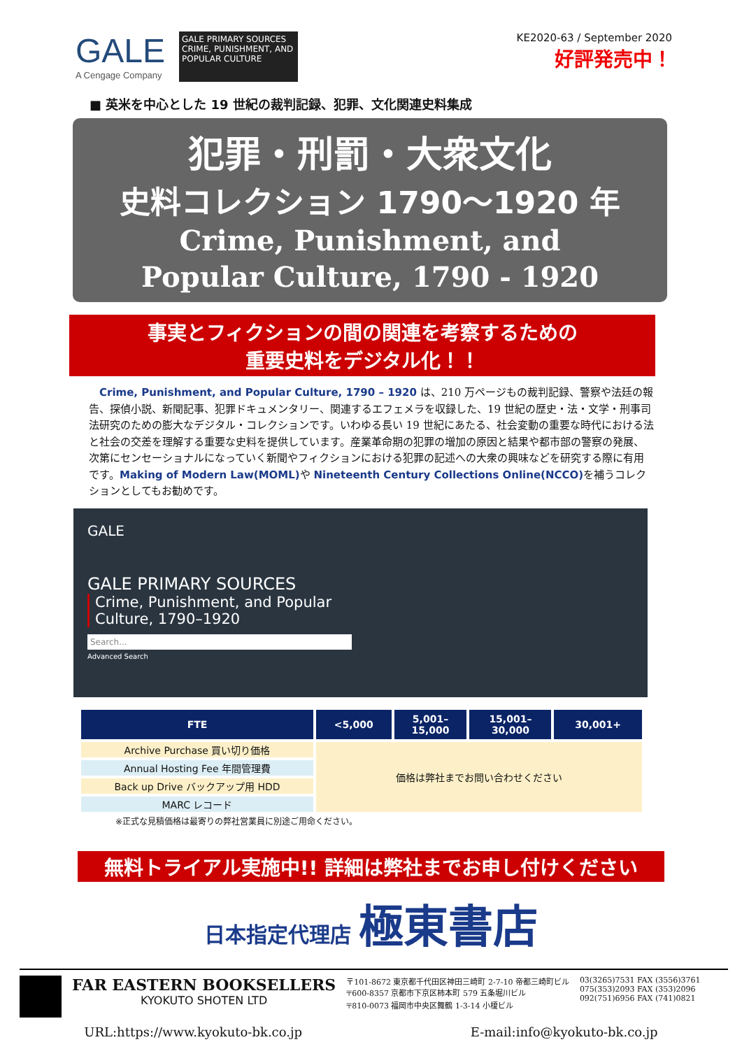GALE
A Cengage Company
GALE PRIMARY SOURCES
CRIME, PUNISHMENT, AND POPULAR CULTURE
KE2020-63 / September 2020
好評発売中！
■ 英米を中心とした 19 世紀の裁判記録、犯罪、文化関連史料集成
犯罪・刑罰・大衆文化
史料コレクション 1790～1920 年
Crime, Punishment, and
Popular Culture, 1790 - 1920
事実とフィクションの間の関連を考察するための
重要史料をデジタル化！！
　Crime, Punishment, and Popular Culture, 1790 – 1920 は、210 万ページもの裁判記録、警察や法廷の報告、探偵小説、新聞記事、犯罪ドキュメンタリー、関連するエフェメラを収録した、19 世紀の歴史・法・文学・刑事司法研究のための膨大なデジタル・コレクションです。いわゆる長い 19 世紀にあたる、社会変動の重要な時代における法と社会の交差を理解する重要な史料を提供しています。産業革命期の犯罪の増加の原因と結果や都市部の警察の発展、次第にセンセーショナルになっていく新聞やフィクションにおける犯罪の記述への大衆の興味などを研究する際に有用です。Making of Modern Law(MOML) や Nineteenth Century Collections Online(NCCO) を補うコレクションとしてもお勧めです。
GALE
GALE PRIMARY SOURCES
Crime, Punishment, and Popular Culture, 1790–1920
Search...
Advanced Search
| FTE | <5,000 | 5,001– 15,000 | 15,001– 30,000 | 30,001+ |
| --- | --- | --- | --- | --- |
| Archive Purchase 買い切り価格 | 価格は弊社までお問い合わせください | | | |
| Annual Hosting Fee 年間管理費 | | | | |
| Back up Drive バックアップ用 HDD | | | | |
| MARC レコード | | | | |
※正式な見積価格は最寄りの弊社営業員に別途ご用命ください。
無料トライアル実施中!! 詳細は弊社までお申し付けください
日本指定代理店 極東書店
FAR EASTERN BOOKSELLERS
KYOKUTO SHOTEN LTD
〒101-8672 東京都千代田区神田三崎町 2-7-10 帝都三崎町ビル
〒600-8357 京都市下京区柿本町 579 五条堀川ビル
〒810-0073 福岡市中央区舞鶴 1-3-14 小榎ビル
03(3265)7531 FAX (3556)3761
075(353)2093 FAX (353)2096
092(751)6956 FAX (741)0821
URL:https://www.kyokuto-bk.co.jp E-mail:info@kyokuto-bk.co.jp